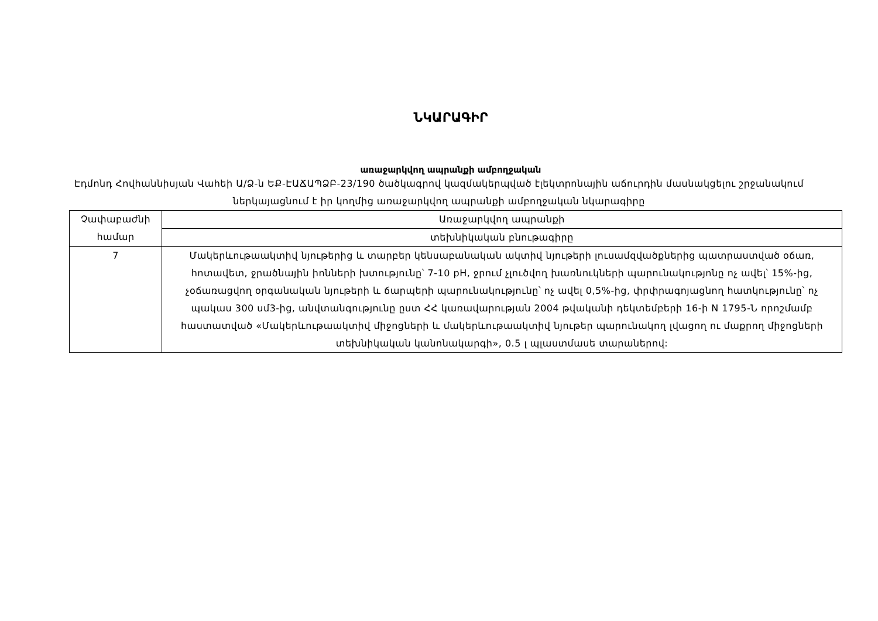ՆԿԱՐԱԳԻՐ
առաջարկվող ապրանքի ամբողջական
Էդմոնդ Հովհաննիսյան Վահեի Ա/Ձ-ն ԵՔ-ԷԱՃԱՊՁԲ-23/190 ծածկագրով կազմակերպված էլեկտրոնային աճուրդին մասնակցելու շրջանակում ներկայացնում է իր կողմից առաջարկվող ապրանքի ամբողջական նկարագիրը
| Չափաբաժնի համար | Առաջարկվող ապրանքի |
| | տեխնիկական բնութագիրը |
| 7 | Մակերևութաակտիվ նյութերից և տարբեր կենսաբանական ակտիվ նյութերի լուսամզվածքներից պատրաստված օճառ, հոտավետ, ջրածնային իոնների խտությունը՝ 7-10 pH, ջրում չլուծվող խառնուկների պարունակությոնը ոչ ավել՝ 15%-ից, չօճառացվող օրգանական նյութերի և ճարպերի պարունակությունը՝ ոչ ավել 0,5%-ից, փրփրագոյացնող հատկությունը՝ ոչ պակաս 300 սմ3-ից, անվտանգությունը ըստ ՀՀ կառավարության 2004 թվականի դեկտեմբերի 16-ի N 1795-Ն որոշմամբ հաստատված «Մակերևութաակտիվ միջոցների և մակերևութաակտիվ նյութեր պարունակող լվացող ու մաքրող միջոցների տեխնիկական կանոնակարգի», 0.5 լ պլաստմասե տարաներով: |